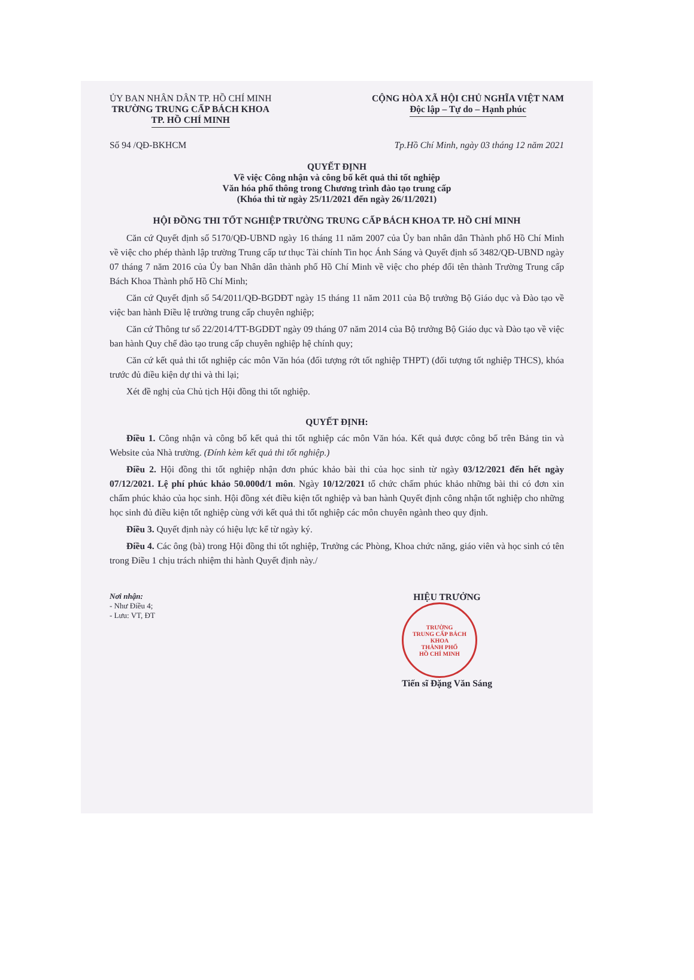ỦY BAN NHÂN DÂN TP. HỒ CHÍ MINH
TRƯỜNG TRUNG CẤP BÁCH KHOA
TP. HỒ CHÍ MINH
CỘNG HÒA XÃ HỘI CHỦ NGHĨA VIỆT NAM
Độc lập – Tự do – Hạnh phúc
Số 94 /QĐ-BKHCM Tp.Hồ Chí Minh, ngày 03 tháng 12 năm 2021
QUYẾT ĐỊNH
Về việc Công nhận và công bố kết quả thi tốt nghiệp
Văn hóa phổ thông trong Chương trình đào tạo trung cấp
(Khóa thi từ ngày 25/11/2021 đến ngày 26/11/2021)
HỘI ĐỒNG THI TỐT NGHIỆP TRƯỜNG TRUNG CẤP BÁCH KHOA TP. HỒ CHÍ MINH
Căn cứ Quyết định số 5170/QĐ-UBND ngày 16 tháng 11 năm 2007 của Ủy ban nhân dân Thành phố Hồ Chí Minh về việc cho phép thành lập trường Trung cấp tư thục Tài chính Tin học Ánh Sáng và Quyết định số 3482/QĐ-UBND ngày 07 tháng 7 năm 2016 của Ủy ban Nhân dân thành phố Hồ Chí Minh về việc cho phép đổi tên thành Trường Trung cấp Bách Khoa Thành phố Hồ Chí Minh;
Căn cứ Quyết định số 54/2011/QĐ-BGDĐT ngày 15 tháng 11 năm 2011 của Bộ trưởng Bộ Giáo dục và Đào tạo về việc ban hành Điều lệ trường trung cấp chuyên nghiệp;
Căn cứ Thông tư số 22/2014/TT-BGDĐT ngày 09 tháng 07 năm 2014 của Bộ trưởng Bộ Giáo dục và Đào tạo về việc ban hành Quy chế đào tạo trung cấp chuyên nghiệp hệ chính quy;
Căn cứ kết quả thi tốt nghiệp các môn Văn hóa (đối tượng rớt tốt nghiệp THPT) (đối tượng tốt nghiệp THCS), khóa trước đủ điều kiện dự thi và thi lại;
Xét đề nghị của Chủ tịch Hội đồng thi tốt nghiệp.
QUYẾT ĐỊNH:
Điều 1. Công nhận và công bố kết quả thi tốt nghiệp các môn Văn hóa. Kết quả được công bố trên Bảng tin và Website của Nhà trường. (Đính kèm kết quả thi tốt nghiệp.)
Điều 2. Hội đồng thi tốt nghiệp nhận đơn phúc khảo bài thi của học sinh từ ngày 03/12/2021 đến hết ngày 07/12/2021. Lệ phí phúc khảo 50.000đ/1 môn. Ngày 10/12/2021 tổ chức chấm phúc khảo những bài thi có đơn xin chấm phúc khảo của học sinh. Hội đồng xét điều kiện tốt nghiệp và ban hành Quyết định công nhận tốt nghiệp cho những học sinh đủ điều kiện tốt nghiệp cùng với kết quả thi tốt nghiệp các môn chuyên ngành theo quy định.
Điều 3. Quyết định này có hiệu lực kể từ ngày ký.
Điều 4. Các ông (bà) trong Hội đồng thi tốt nghiệp, Trưởng các Phòng, Khoa chức năng, giáo viên và học sinh có tên trong Điều 1 chịu trách nhiệm thi hành Quyết định này./
Nơi nhận:
- Như Điều 4;
- Lưu: VT, ĐT
HIỆU TRƯỞNG
TRƯỜNG
TRUNG CẤP BÁCH KHOA
THÀNH PHỐ
HỒ CHÍ MINH
Tiến sĩ Đặng Văn Sáng